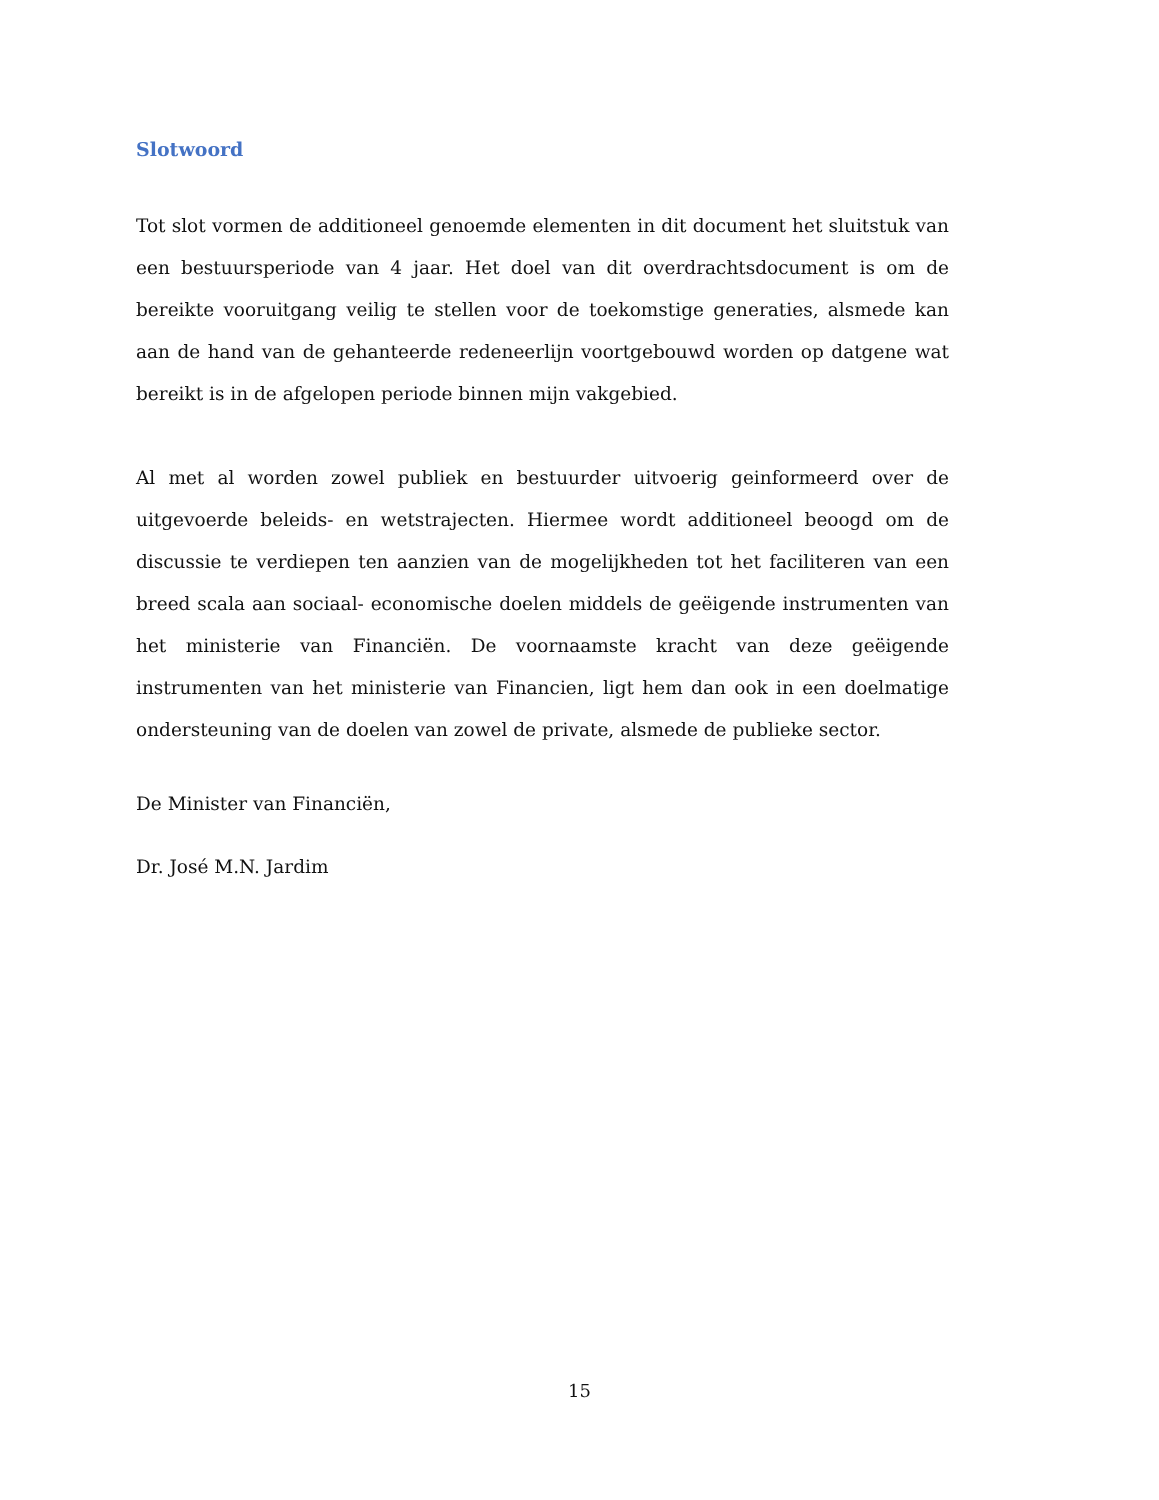Slotwoord
Tot slot vormen de additioneel genoemde elementen in dit document het sluitstuk van een bestuursperiode van 4 jaar. Het doel van dit overdrachtsdocument is om de bereikte vooruitgang veilig te stellen voor de toekomstige generaties, alsmede kan aan de hand van de gehanteerde redeneerlijn voortgebouwd worden op datgene wat bereikt is in de afgelopen periode binnen mijn vakgebied.
Al met al worden zowel publiek en bestuurder uitvoerig geinformeerd over de uitgevoerde beleids- en wetstrajecten. Hiermee wordt additioneel beoogd om de discussie te verdiepen ten aanzien van de mogelijkheden tot het faciliteren van een breed scala aan sociaal- economische doelen middels de geëigende instrumenten van het ministerie van Financiën. De voornaamste kracht van deze geëigende instrumenten van het ministerie van Financien, ligt hem dan ook in een doelmatige ondersteuning van de doelen van zowel de private, alsmede de publieke sector.
De Minister van Financiën,
Dr. José M.N. Jardim
15